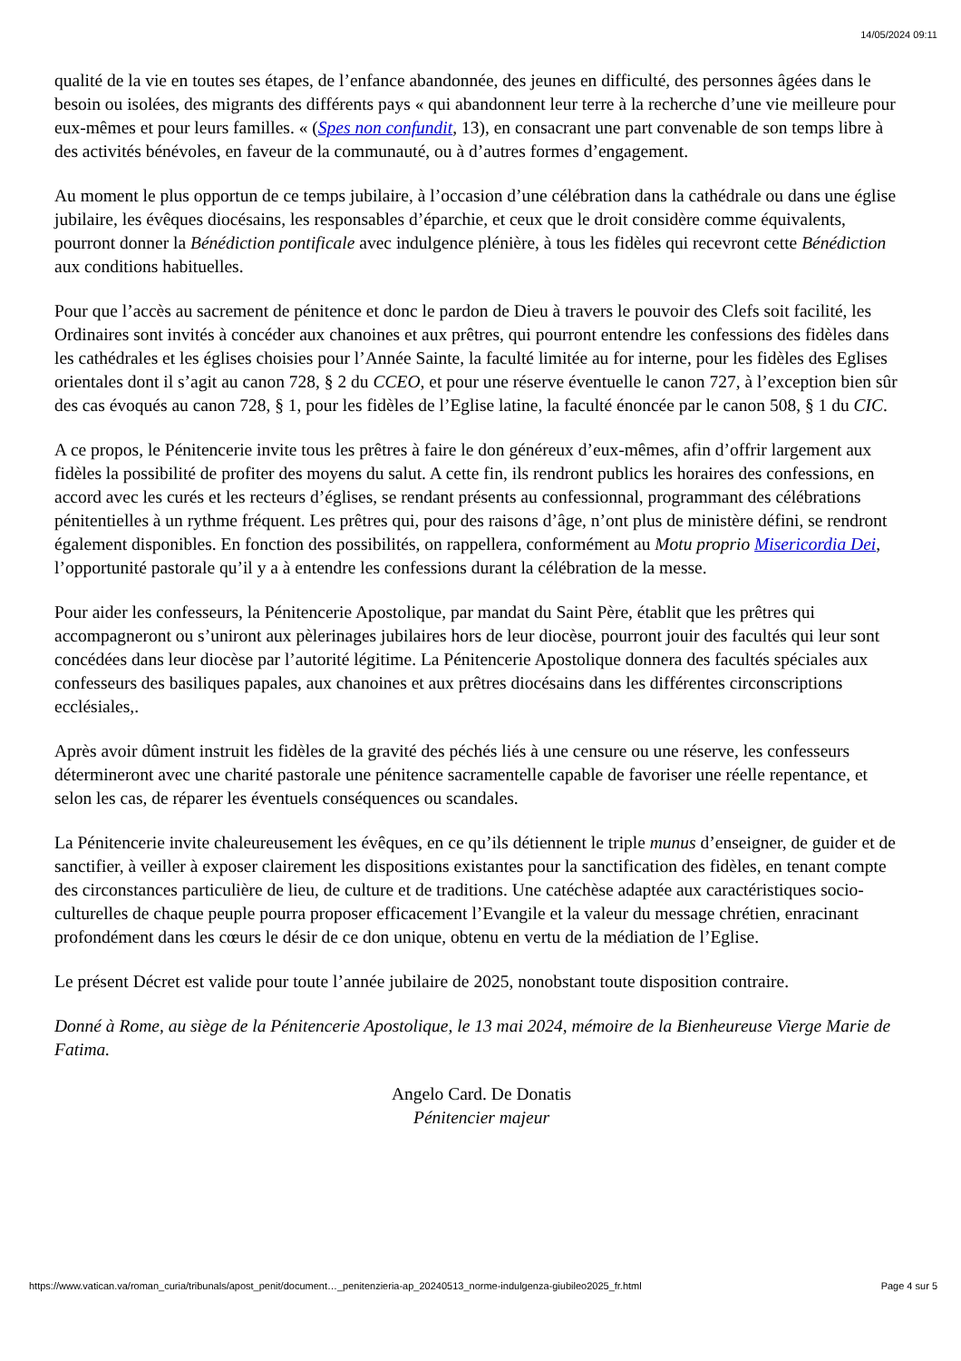14/05/2024 09:11
qualité de la vie en toutes ses étapes, de l’enfance abandonnée, des jeunes en difficulté, des personnes âgées dans le besoin ou isolées, des migrants des différents pays « qui abandonnent leur terre à la recherche d’une vie meilleure pour eux-mêmes et pour leurs familles. « (Spes non confundit, 13), en consacrant une part convenable de son temps libre à des activités bénévoles, en faveur de la communauté, ou à d’autres formes d’engagement.
Au moment le plus opportun de ce temps jubilaire, à l’occasion d’une célébration dans la cathédrale ou dans une église jubilaire, les évêques diocésains, les responsables d’éparchie, et ceux que le droit considère comme équivalents, pourront donner la Bénédiction pontificale avec indulgence plénière, à tous les fidèles qui recevront cette Bénédiction aux conditions habituelles.
Pour que l’accès au sacrement de pénitence et donc le pardon de Dieu à travers le pouvoir des Clefs soit facilité, les Ordinaires sont invités à concéder aux chanoines et aux prêtres, qui pourront entendre les confessions des fidèles dans les cathédrales et les églises choisies pour l’Année Sainte, la faculté limitée au for interne, pour les fidèles des Eglises orientales dont il s’agit au canon 728, § 2 du CCEO, et pour une réserve éventuelle le canon 727, à l’exception bien sûr des cas évoqués au canon 728, § 1, pour les fidèles de l’Eglise latine, la faculté énoncée par le canon 508, § 1 du CIC.
A ce propos, le Pénitencerie invite tous les prêtres à faire le don généreux d’eux-mêmes, afin d’offrir largement aux fidèles la possibilité de profiter des moyens du salut. A cette fin, ils rendront publics les horaires des confessions, en accord avec les curés et les recteurs d’églises, se rendant présents au confessionnal, programmant des célébrations pénitentielles à un rythme fréquent. Les prêtres qui, pour des raisons d’âge, n’ont plus de ministère défini, se rendront également disponibles. En fonction des possibilités, on rappellera, conformément au Motu proprio Misericordia Dei, l’opportunité pastorale qu’il y a à entendre les confessions durant la célébration de la messe.
Pour aider les confesseurs, la Pénitencerie Apostolique, par mandat du Saint Père, établit que les prêtres qui accompagneront ou s’uniront aux pèlerinages jubilaires hors de leur diocèse, pourront jouir des facultés qui leur sont concédées dans leur diocèse par l’autorité légitime. La Pénitencerie Apostolique donnera des facultés spéciales aux confesseurs des basiliques papales, aux chanoines et aux prêtres diocésains dans les différentes circonscriptions ecclésiales,.
Après avoir dûment instruit les fidèles de la gravité des péchés liés à une censure ou une réserve, les confesseurs détermineront avec une charité pastorale une pénitence sacramentelle capable de favoriser une réelle repentance, et selon les cas, de réparer les éventuels conséquences ou scandales.
La Pénitencerie invite chaleureusement les évêques, en ce qu’ils détiennent le triple munus d’enseigner, de guider et de sanctifier, à veiller à exposer clairement les dispositions existantes pour la sanctification des fidèles, en tenant compte des circonstances particulière de lieu, de culture et de traditions. Une catéchèse adaptée aux caractéristiques socio-culturelles de chaque peuple pourra proposer efficacement l’Evangile et la valeur du message chrétien, enracinant profondément dans les cœurs le désir de ce don unique, obtenu en vertu de la médiation de l’Eglise.
Le présent Décret est valide pour toute l’année jubilaire de 2025, nonobstant toute disposition contraire.
Donné à Rome, au siège de la Pénitencerie Apostolique, le 13 mai 2024, mémoire de la Bienheureuse Vierge Marie de Fatima.
Angelo Card. De Donatis
Pénitencier majeur
https://www.vatican.va/roman_curia/tribunals/apost_penit/document…_penitenzieria-ap_20240513_norme-indulgenza-giubileo2025_fr.html Page 4 sur 5